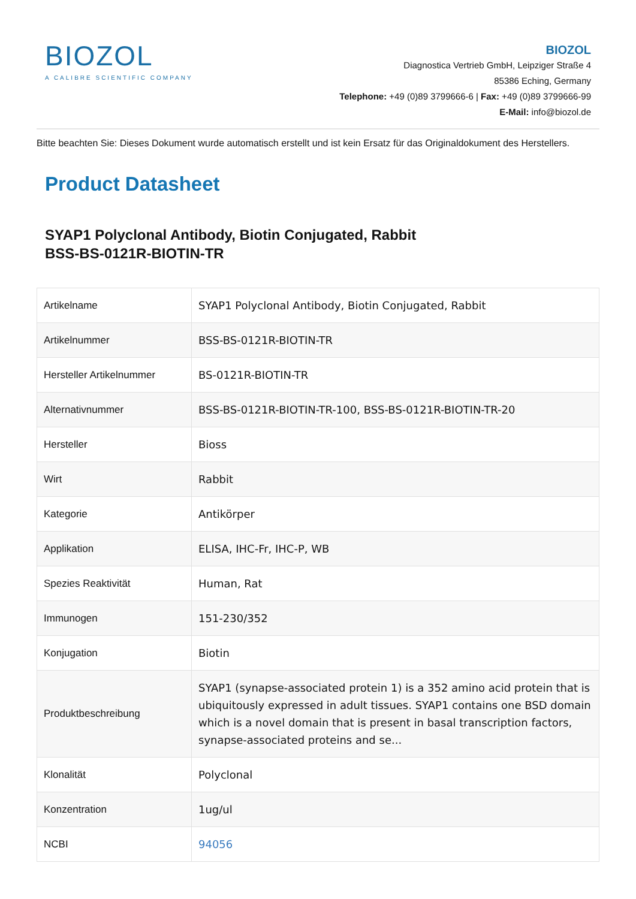BIOZOL
A CALIBRE SCIENTIFIC COMPANY
BIOZOL
Diagnostica Vertrieb GmbH, Leipziger Straße 4
85386 Eching, Germany
Telephone: +49 (0)89 3799666-6 | Fax: +49 (0)89 3799666-99
E-Mail: info@biozol.de
Bitte beachten Sie: Dieses Dokument wurde automatisch erstellt und ist kein Ersatz für das Originaldokument des Herstellers.
Product Datasheet
SYAP1 Polyclonal Antibody, Biotin Conjugated, Rabbit
BSS-BS-0121R-BIOTIN-TR
| Artikelname | SYAP1 Polyclonal Antibody, Biotin Conjugated, Rabbit |
| Artikelnummer | BSS-BS-0121R-BIOTIN-TR |
| Hersteller Artikelnummer | BS-0121R-BIOTIN-TR |
| Alternativnummer | BSS-BS-0121R-BIOTIN-TR-100, BSS-BS-0121R-BIOTIN-TR-20 |
| Hersteller | Bioss |
| Wirt | Rabbit |
| Kategorie | Antikörper |
| Applikation | ELISA, IHC-Fr, IHC-P, WB |
| Spezies Reaktivität | Human, Rat |
| Immunogen | 151-230/352 |
| Konjugation | Biotin |
| Produktbeschreibung | SYAP1 (synapse-associated protein 1) is a 352 amino acid protein that is ubiquitously expressed in adult tissues. SYAP1 contains one BSD domain which is a novel domain that is present in basal transcription factors, synapse-associated proteins and se... |
| Klonalität | Polyclonal |
| Konzentration | 1ug/ul |
| NCBI | 94056 |